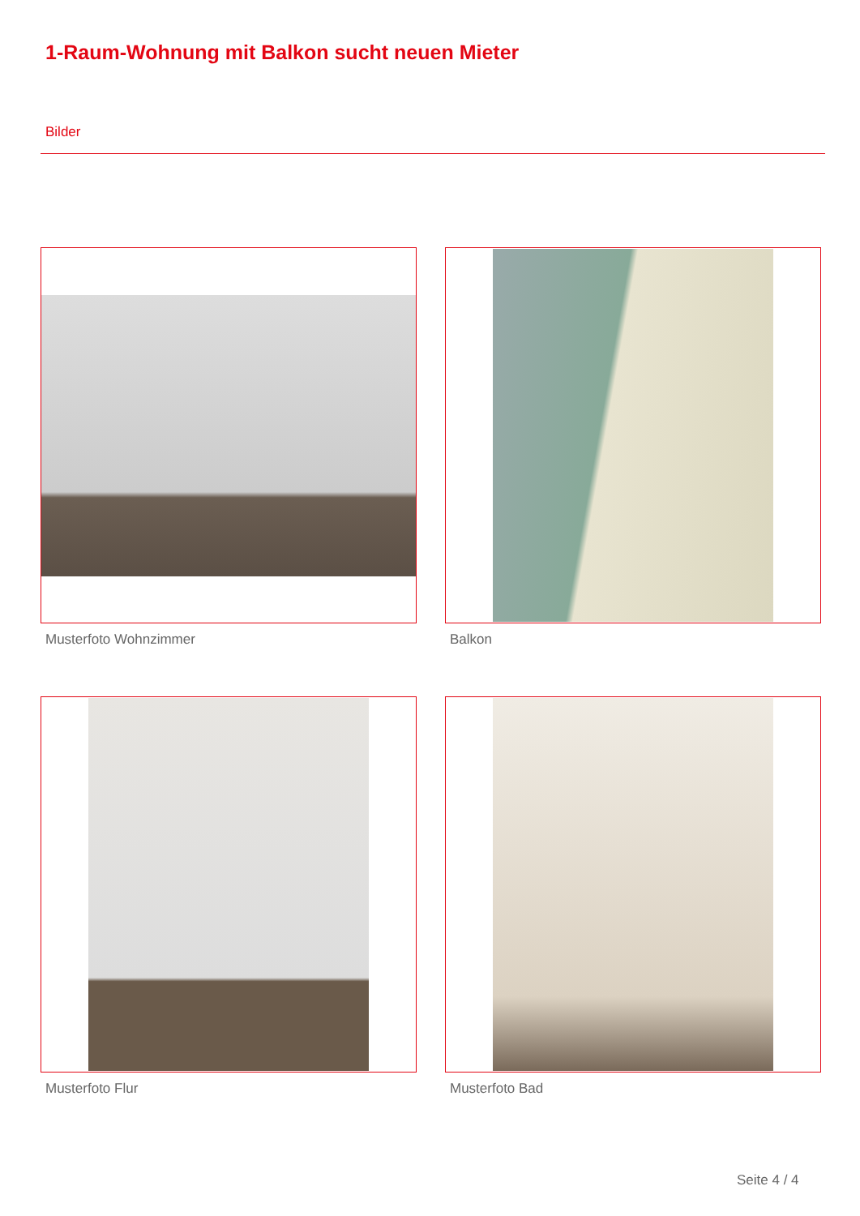1-Raum-Wohnung mit Balkon sucht neuen Mieter
Bilder
Musterfoto Wohnzimmer
Balkon
Musterfoto Flur
Musterfoto Bad
Seite 4 / 4